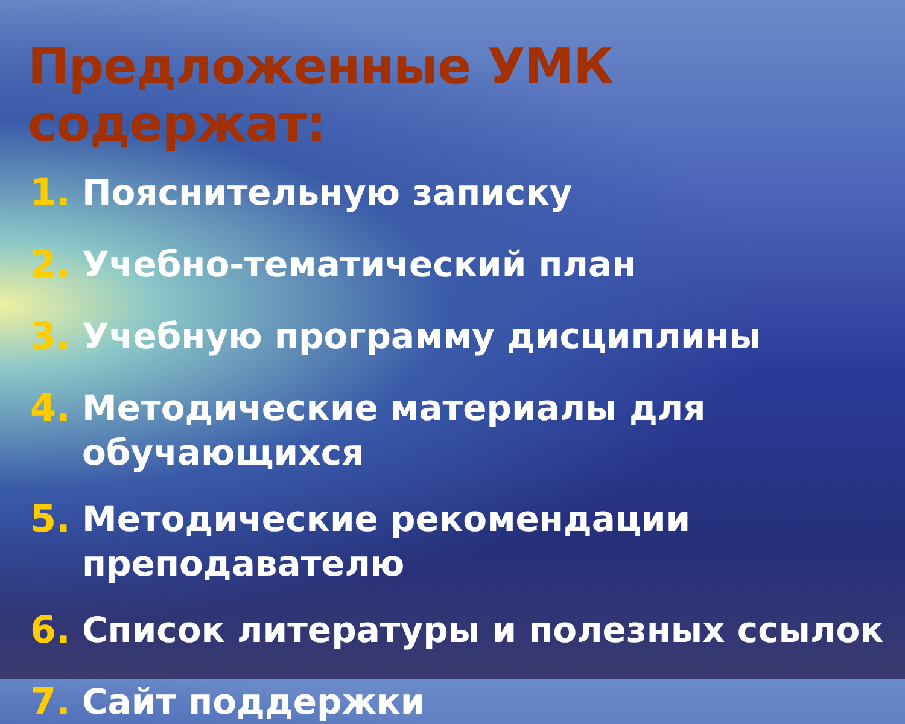Предложенные УМК содержат:
1. Пояснительную записку
2. Учебно-тематический план
3. Учебную программу дисциплины
4. Методические материалы для обучающихся
5. Методические рекомендации преподавателю
6. Список литературы и полезных ссылок
7. Сайт поддержки